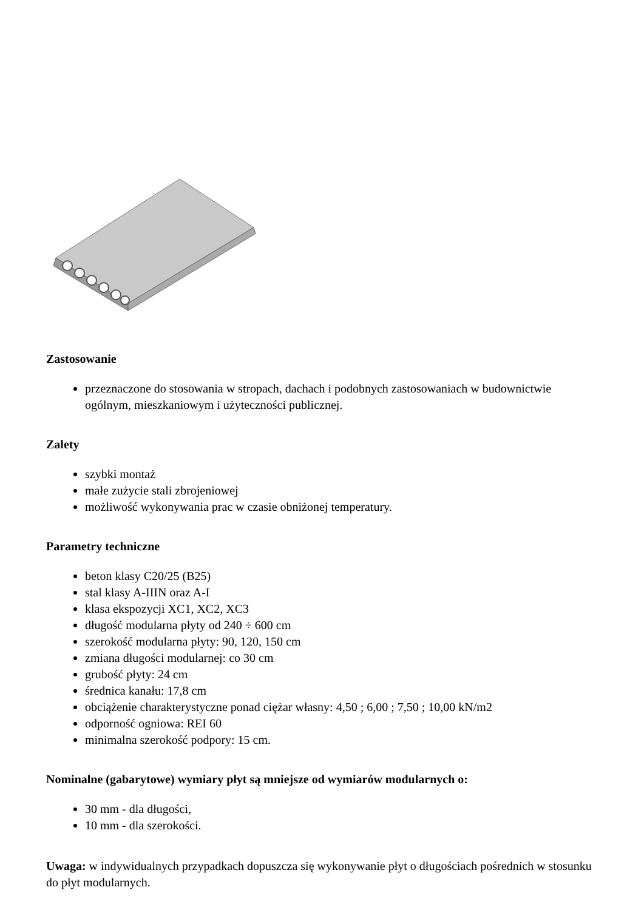Zastosowanie
przeznaczone do stosowania w stropach, dachach i podobnych zastosowaniach w budownictwie ogólnym, mieszkaniowym i użyteczności publicznej.
Zalety
szybki montaż
małe zużycie stali zbrojeniowej
możliwość wykonywania prac w czasie obniżonej temperatury.
Parametry techniczne
beton klasy C20/25 (B25)
stal klasy A-IIIN oraz A-I
klasa ekspozycji XC1, XC2, XC3
długość modularna płyty od 240 ÷ 600 cm
szerokość modularna płyty: 90, 120, 150 cm
zmiana długości modularnej: co 30 cm
grubość płyty: 24 cm
średnica kanału: 17,8 cm
obciążenie charakterystyczne ponad ciężar własny: 4,50 ; 6,00 ; 7,50 ; 10,00 kN/m2
odporność ogniowa: REI 60
minimalna szerokość podpory: 15 cm.
Nominalne (gabarytowe) wymiary płyt są mniejsze od wymiarów modularnych o:
30 mm - dla długości,
10 mm - dla szerokości.
Uwaga: w indywidualnych przypadkach dopuszcza się wykonywanie płyt o długościach pośrednich w stosunku do płyt modularnych.